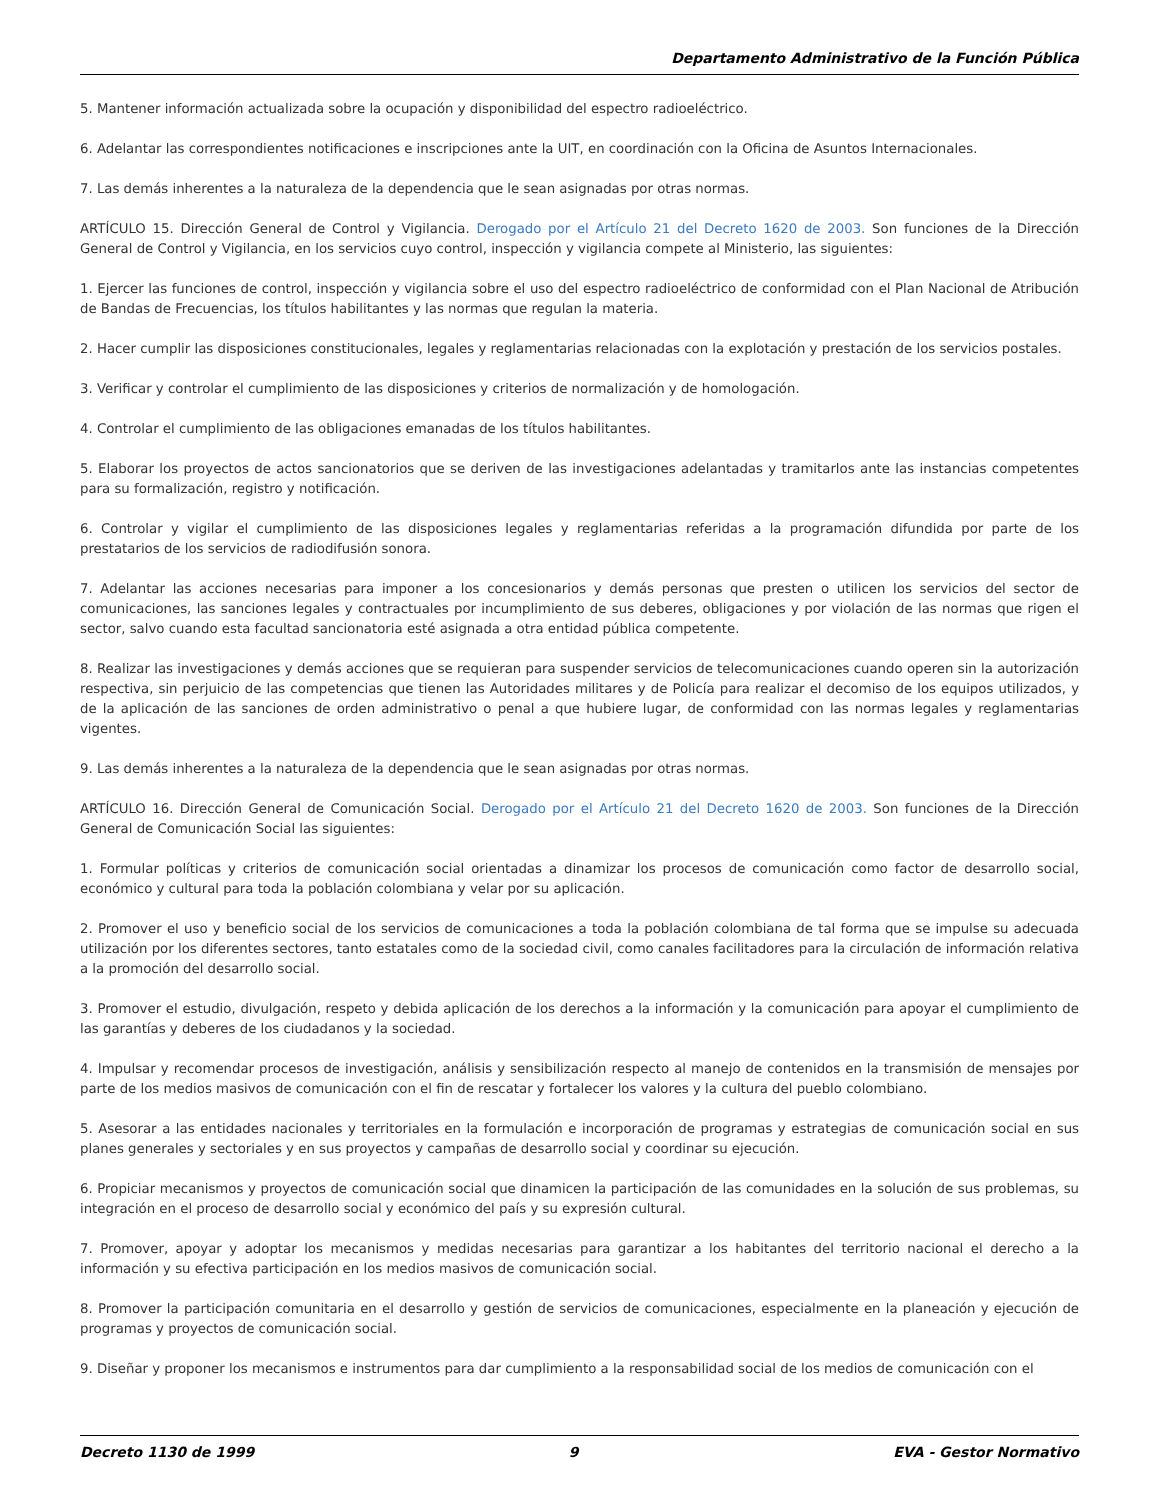Departamento Administrativo de la Función Pública
5. Mantener información actualizada sobre la ocupación y disponibilidad del espectro radioeléctrico.
6. Adelantar las correspondientes notificaciones e inscripciones ante la UIT, en coordinación con la Oficina de Asuntos Internacionales.
7. Las demás inherentes a la naturaleza de la dependencia que le sean asignadas por otras normas.
ARTÍCULO 15. Dirección General de Control y Vigilancia. Derogado por el Artículo 21 del Decreto 1620 de 2003. Son funciones de la Dirección General de Control y Vigilancia, en los servicios cuyo control, inspección y vigilancia compete al Ministerio, las siguientes:
1. Ejercer las funciones de control, inspección y vigilancia sobre el uso del espectro radioeléctrico de conformidad con el Plan Nacional de Atribución de Bandas de Frecuencias, los títulos habilitantes y las normas que regulan la materia.
2. Hacer cumplir las disposiciones constitucionales, legales y reglamentarias relacionadas con la explotación y prestación de los servicios postales.
3. Verificar y controlar el cumplimiento de las disposiciones y criterios de normalización y de homologación.
4. Controlar el cumplimiento de las obligaciones emanadas de los títulos habilitantes.
5. Elaborar los proyectos de actos sancionatorios que se deriven de las investigaciones adelantadas y tramitarlos ante las instancias competentes para su formalización, registro y notificación.
6. Controlar y vigilar el cumplimiento de las disposiciones legales y reglamentarias referidas a la programación difundida por parte de los prestatarios de los servicios de radiodifusión sonora.
7. Adelantar las acciones necesarias para imponer a los concesionarios y demás personas que presten o utilicen los servicios del sector de comunicaciones, las sanciones legales y contractuales por incumplimiento de sus deberes, obligaciones y por violación de las normas que rigen el sector, salvo cuando esta facultad sancionatoria esté asignada a otra entidad pública competente.
8. Realizar las investigaciones y demás acciones que se requieran para suspender servicios de telecomunicaciones cuando operen sin la autorización respectiva, sin perjuicio de las competencias que tienen las Autoridades militares y de Policía para realizar el decomiso de los equipos utilizados, y de la aplicación de las sanciones de orden administrativo o penal a que hubiere lugar, de conformidad con las normas legales y reglamentarias vigentes.
9. Las demás inherentes a la naturaleza de la dependencia que le sean asignadas por otras normas.
ARTÍCULO 16. Dirección General de Comunicación Social. Derogado por el Artículo 21 del Decreto 1620 de 2003. Son funciones de la Dirección General de Comunicación Social las siguientes:
1. Formular políticas y criterios de comunicación social orientadas a dinamizar los procesos de comunicación como factor de desarrollo social, económico y cultural para toda la población colombiana y velar por su aplicación.
2. Promover el uso y beneficio social de los servicios de comunicaciones a toda la población colombiana de tal forma que se impulse su adecuada utilización por los diferentes sectores, tanto estatales como de la sociedad civil, como canales facilitadores para la circulación de información relativa a la promoción del desarrollo social.
3. Promover el estudio, divulgación, respeto y debida aplicación de los derechos a la información y la comunicación para apoyar el cumplimiento de las garantías y deberes de los ciudadanos y la sociedad.
4. Impulsar y recomendar procesos de investigación, análisis y sensibilización respecto al manejo de contenidos en la transmisión de mensajes por parte de los medios masivos de comunicación con el fin de rescatar y fortalecer los valores y la cultura del pueblo colombiano.
5. Asesorar a las entidades nacionales y territoriales en la formulación e incorporación de programas y estrategias de comunicación social en sus planes generales y sectoriales y en sus proyectos y campañas de desarrollo social y coordinar su ejecución.
6. Propiciar mecanismos y proyectos de comunicación social que dinamicen la participación de las comunidades en la solución de sus problemas, su integración en el proceso de desarrollo social y económico del país y su expresión cultural.
7. Promover, apoyar y adoptar los mecanismos y medidas necesarias para garantizar a los habitantes del territorio nacional el derecho a la información y su efectiva participación en los medios masivos de comunicación social.
8. Promover la participación comunitaria en el desarrollo y gestión de servicios de comunicaciones, especialmente en la planeación y ejecución de programas y proyectos de comunicación social.
9. Diseñar y proponer los mecanismos e instrumentos para dar cumplimiento a la responsabilidad social de los medios de comunicación con el
Decreto 1130 de 1999 9 EVA - Gestor Normativo